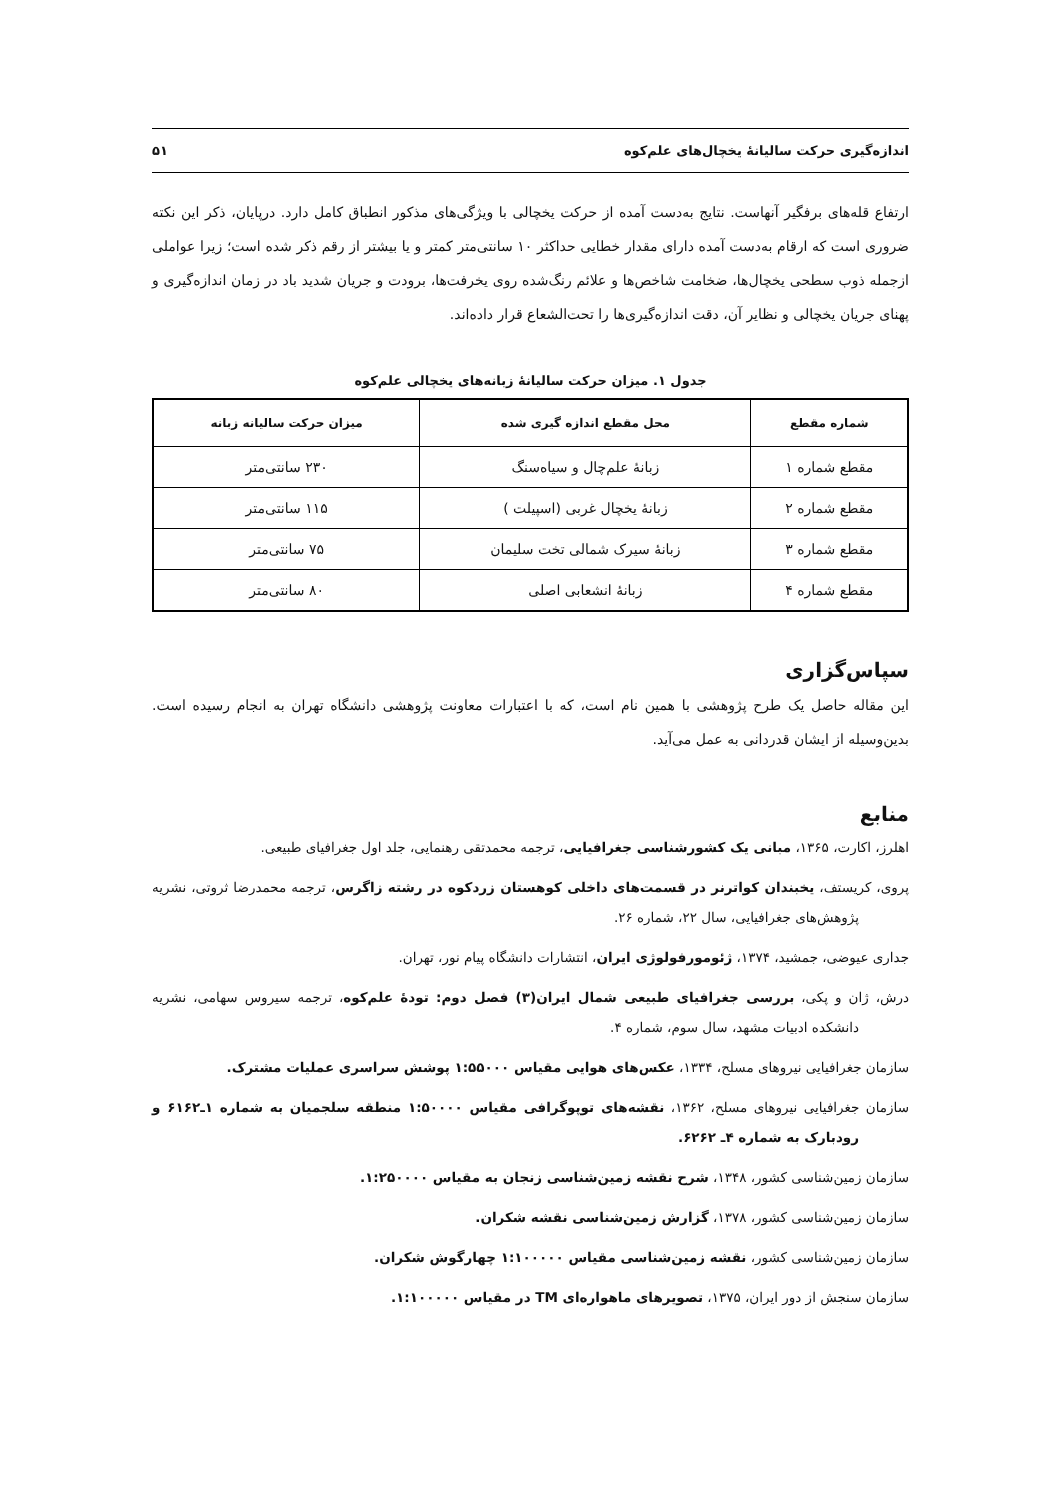اندازه‌گیری حرکت سالیانهٔ یخچال‌های علم‌کوه ۵۱
ارتفاع قله‌های برفگیر آنهاست. نتایج به‌دست آمده از حرکت یخچالی با ویژگی‌های مذکور انطباق کامل دارد. درپایان، ذکر این نکته ضروری است که ارقام به‌دست آمده دارای مقدار خطایی حداکثر ۱۰ سانتی‌متر کمتر و یا بیشتر از رقم ذکر شده است؛ زیرا عواملی ازجمله ذوب سطحی یخچال‌ها، ضخامت شاخص‌ها و علائم رنگ‌شده روی یخرفت‌ها، برودت و جریان شدید باد در زمان اندازه‌گیری و پهنای جریان یخچالی و نظایر آن، دقت اندازه‌گیری‌ها را تحت‌الشعاع قرار داده‌اند.
جدول ۱. میزان حرکت سالیانهٔ زبانه‌های یخچالی علم‌کوه
| شماره مقطع | محل مقطع اندازه گیری شده | میزان حرکت سالیانه زبانه |
| --- | --- | --- |
| مقطع شماره ۱ | زبانهٔ علم‌چال و سیاه‌سنگ | ۲۳۰ سانتی‌متر |
| مقطع شماره ۲ | زبانهٔ یخچال غربی (اسپیلت ) | ۱۱۵ سانتی‌متر |
| مقطع شماره ۳ | زبانهٔ سیرک شمالی تخت سلیمان | ۷۵ سانتی‌متر |
| مقطع شماره ۴ | زبانهٔ انشعابی اصلی | ۸۰ سانتی‌متر |
سپاس‌گزاری
این مقاله حاصل یک طرح پژوهشی با همین نام است، که با اعتبارات معاونت پژوهشی دانشگاه تهران به انجام رسیده است. بدین‌وسیله از ایشان قدردانی به عمل می‌آید.
منابع
اهلرز، اکارت، ۱۳۶۵، مبانی یک کشورشناسی جغرافیایی، ترجمه محمدتقی رهنمایی، جلد اول جغرافیای طبیعی.
پروی، کریستف، یخبندان کواترنر در قسمت‌های داخلی کوهستان زردکوه در رشته زاگرس، ترجمه محمدرضا ثروتی، نشریه پژوهش‌های جغرافیایی، سال ۲۲، شماره ۲۶.
جداری عیوضی، جمشید، ۱۳۷۴، ژئومورفولوژی ایران، انتشارات دانشگاه پیام نور، تهران.
درش، ژان و پکی، بررسی جغرافیای طبیعی شمال ایران(۳) فصل دوم: تودهٔ علم‌کوه، ترجمه سیروس سهامی، نشریه دانشکده ادبیات مشهد، سال سوم، شماره ۴.
سازمان جغرافیایی نیروهای مسلح، ۱۳۳۴، عکس‌های هوایی مقیاس ۱:۵۵۰۰۰ پوشش سراسری عملیات مشترک.
سازمان جغرافیایی نیروهای مسلح، ۱۳۶۲، نقشه‌های توپوگرافی مقیاس ۱:۵۰۰۰۰ منطقه سلجمیان به شماره ۱ـ۶۱۶۲ و رودبارک به شماره ۴ـ ۶۲۶۲.
سازمان زمین‌شناسی کشور، ۱۳۴۸، شرح نقشه زمین‌شناسی زنجان به مقیاس ۱:۲۵۰۰۰۰.
سازمان زمین‌شناسی کشور، ۱۳۷۸، گزارش زمین‌شناسی نقشه شکران.
سازمان زمین‌شناسی کشور، نقشه زمین‌شناسی مقیاس ۱:۱۰۰۰۰۰ چهارگوش شکران.
سازمان سنجش از دور ایران، ۱۳۷۵، تصویرهای ماهواره‌ای TM در مقیاس ۱:۱۰۰۰۰۰.